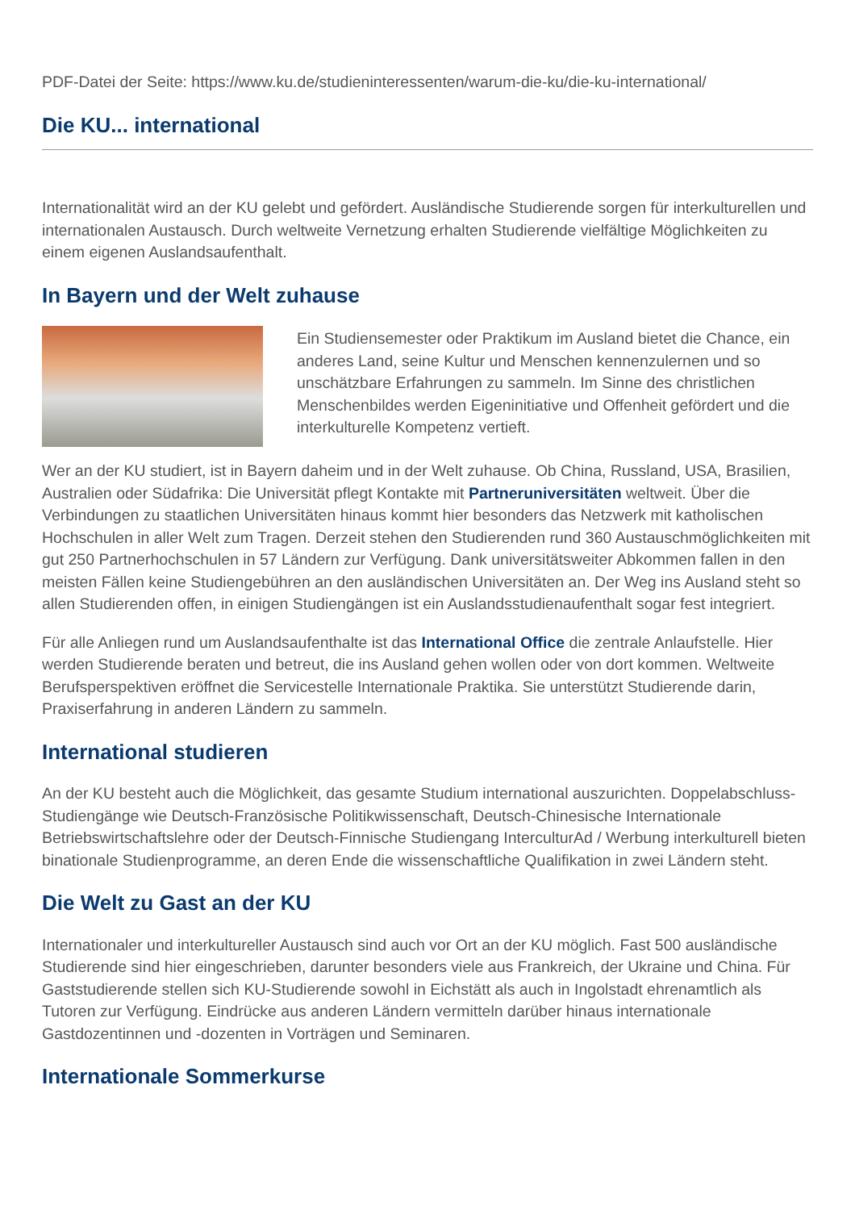PDF-Datei der Seite: https://www.ku.de/studieninteressenten/warum-die-ku/die-ku-international/
Die KU... international
Internationalität wird an der KU gelebt und gefördert. Ausländische Studierende sorgen für interkulturellen und internationalen Austausch. Durch weltweite Vernetzung erhalten Studierende vielfältige Möglichkeiten zu einem eigenen Auslandsaufenthalt.
In Bayern und der Welt zuhause
Ein Studiensemester oder Praktikum im Ausland bietet die Chance, ein anderes Land, seine Kultur und Menschen kennenzulernen und so unschätzbare Erfahrungen zu sammeln. Im Sinne des christlichen Menschenbildes werden Eigeninitiative und Offenheit gefördert und die interkulturelle Kompetenz vertieft.
Wer an der KU studiert, ist in Bayern daheim und in der Welt zuhause. Ob China, Russland, USA, Brasilien, Australien oder Südafrika: Die Universität pflegt Kontakte mit Partneruniversitäten weltweit. Über die Verbindungen zu staatlichen Universitäten hinaus kommt hier besonders das Netzwerk mit katholischen Hochschulen in aller Welt zum Tragen. Derzeit stehen den Studierenden rund 360 Austauschmöglichkeiten mit gut 250 Partnerhochschulen in 57 Ländern zur Verfügung. Dank universitätsweiter Abkommen fallen in den meisten Fällen keine Studiengebühren an den ausländischen Universitäten an. Der Weg ins Ausland steht so allen Studierenden offen, in einigen Studiengängen ist ein Auslandsstudienaufenthalt sogar fest integriert.
Für alle Anliegen rund um Auslandsaufenthalte ist das International Office die zentrale Anlaufstelle. Hier werden Studierende beraten und betreut, die ins Ausland gehen wollen oder von dort kommen. Weltweite Berufsperspektiven eröffnet die Servicestelle Internationale Praktika. Sie unterstützt Studierende darin, Praxiserfahrung in anderen Ländern zu sammeln.
International studieren
An der KU besteht auch die Möglichkeit, das gesamte Studium international auszurichten. Doppelabschluss-Studiengänge wie Deutsch-Französische Politikwissenschaft, Deutsch-Chinesische Internationale Betriebswirtschaftslehre oder der Deutsch-Finnische Studiengang InterculturAd / Werbung interkulturell bieten binationale Studienprogramme, an deren Ende die wissenschaftliche Qualifikation in zwei Ländern steht.
Die Welt zu Gast an der KU
Internationaler und interkultureller Austausch sind auch vor Ort an der KU möglich. Fast 500 ausländische Studierende sind hier eingeschrieben, darunter besonders viele aus Frankreich, der Ukraine und China. Für Gaststudierende stellen sich KU-Studierende sowohl in Eichstätt als auch in Ingolstadt ehrenamtlich als Tutoren zur Verfügung. Eindrücke aus anderen Ländern vermitteln darüber hinaus internationale Gastdozentinnen und -dozenten in Vorträgen und Seminaren.
Internationale Sommerkurse